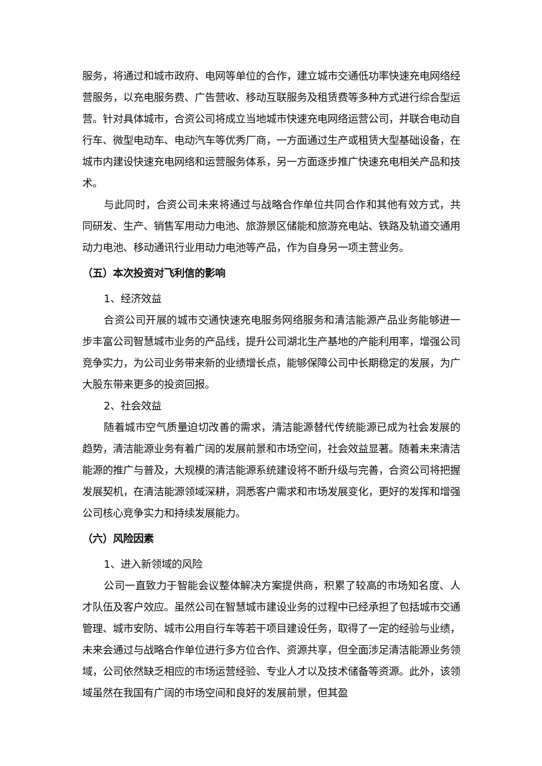服务，将通过和城市政府、电网等单位的合作，建立城市交通低功率快速充电网络经营服务，以充电服务费、广告营收、移动互联服务及租赁费等多种方式进行综合型运营。针对具体城市，合资公司将成立当地城市快速充电网络运营公司，并联合电动自行车、微型电动车、电动汽车等优秀厂商，一方面通过生产或租赁大型基础设备，在城市内建设快速充电网络和运营服务体系，另一方面逐步推广快速充电相关产品和技术。
与此同时，合资公司未来将通过与战略合作单位共同合作和其他有效方式，共同研发、生产、销售军用动力电池、旅游景区储能和旅游充电站、铁路及轨道交通用动力电池、移动通讯行业用动力电池等产品，作为自身另一项主营业务。
（五）本次投资对飞利信的影响
1、经济效益
合资公司开展的城市交通快速充电服务网络服务和清洁能源产品业务能够进一步丰富公司智慧城市业务的产品线，提升公司湖北生产基地的产能利用率，增强公司竞争实力，为公司业务带来新的业绩增长点，能够保障公司中长期稳定的发展，为广大股东带来更多的投资回报。
2、社会效益
随着城市空气质量迫切改善的需求，清洁能源替代传统能源已成为社会发展的趋势，清洁能源业务有着广阔的发展前景和市场空间，社会效益显著。随着未来清洁能源的推广与普及，大规模的清洁能源系统建设将不断升级与完善，合资公司将把握发展契机，在清洁能源领域深耕，洞悉客户需求和市场发展变化，更好的发挥和增强公司核心竞争实力和持续发展能力。
（六）风险因素
1、进入新领域的风险
公司一直致力于智能会议整体解决方案提供商，积累了较高的市场知名度、人才队伍及客户效应。虽然公司在智慧城市建设业务的过程中已经承担了包括城市交通管理、城市安防、城市公用自行车等若干项目建设任务，取得了一定的经验与业绩，未来会通过与战略合作单位进行多方位合作、资源共享，但全面涉足清洁能源业务领域，公司依然缺乏相应的市场运营经验、专业人才以及技术储备等资源。此外，该领域虽然在我国有广阔的市场空间和良好的发展前景，但其盈